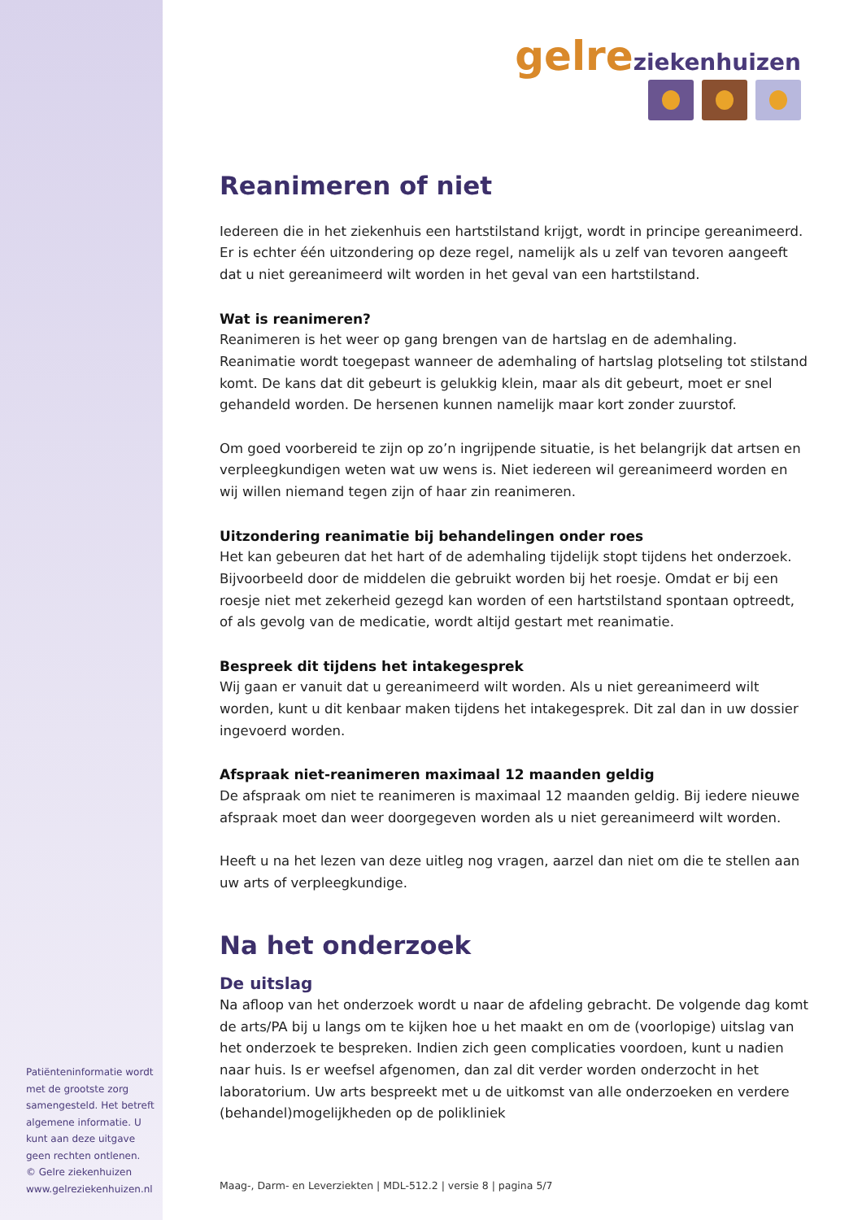gelre ziekenhuizen
Reanimeren of niet
Iedereen die in het ziekenhuis een hartstilstand krijgt, wordt in principe gereanimeerd. Er is echter één uitzondering op deze regel, namelijk als u zelf van tevoren aangeeft dat u niet gereanimeerd wilt worden in het geval van een hartstilstand.
Wat is reanimeren?
Reanimeren is het weer op gang brengen van de hartslag en de ademhaling. Reanimatie wordt toegepast wanneer de ademhaling of hartslag plotseling tot stilstand komt. De kans dat dit gebeurt is gelukkig klein, maar als dit gebeurt, moet er snel gehandeld worden. De hersenen kunnen namelijk maar kort zonder zuurstof.
Om goed voorbereid te zijn op zo’n ingrijpende situatie, is het belangrijk dat artsen en verpleegkundigen weten wat uw wens is. Niet iedereen wil gereanimeerd worden en wij willen niemand tegen zijn of haar zin reanimeren.
Uitzondering reanimatie bij behandelingen onder roes
Het kan gebeuren dat het hart of de ademhaling tijdelijk stopt tijdens het onderzoek. Bijvoorbeeld door de middelen die gebruikt worden bij het roesje. Omdat er bij een roesje niet met zekerheid gezegd kan worden of een hartstilstand spontaan optreedt, of als gevolg van de medicatie, wordt altijd gestart met reanimatie.
Bespreek dit tijdens het intakegesprek
Wij gaan er vanuit dat u gereanimeerd wilt worden. Als u niet gereanimeerd wilt worden, kunt u dit kenbaar maken tijdens het intakegesprek. Dit zal dan in uw dossier ingevoerd worden.
Afspraak niet-reanimeren maximaal 12 maanden geldig
De afspraak om niet te reanimeren is maximaal 12 maanden geldig. Bij iedere nieuwe afspraak moet dan weer doorgegeven worden als u niet gereanimeerd wilt worden.
Heeft u na het lezen van deze uitleg nog vragen, aarzel dan niet om die te stellen aan uw arts of verpleegkundige.
Na het onderzoek
De uitslag
Na afloop van het onderzoek wordt u naar de afdeling gebracht. De volgende dag komt de arts/PA bij u langs om te kijken hoe u het maakt en om de (voorlopige) uitslag van het onderzoek te bespreken. Indien zich geen complicaties voordoen, kunt u nadien naar huis. Is er weefsel afgenomen, dan zal dit verder worden onderzocht in het laboratorium. Uw arts bespreekt met u de uitkomst van alle onderzoeken en verdere (behandel)mogelijkheden op de polikliniek
Patiënteninformatie wordt met de grootste zorg samengesteld. Het betreft algemene informatie. U kunt aan deze uitgave geen rechten ontlenen.
© Gelre ziekenhuizen
www.gelreziekenhuizen.nl
Maag-, Darm- en Leverziekten | MDL-512.2 | versie 8 | pagina 5/7